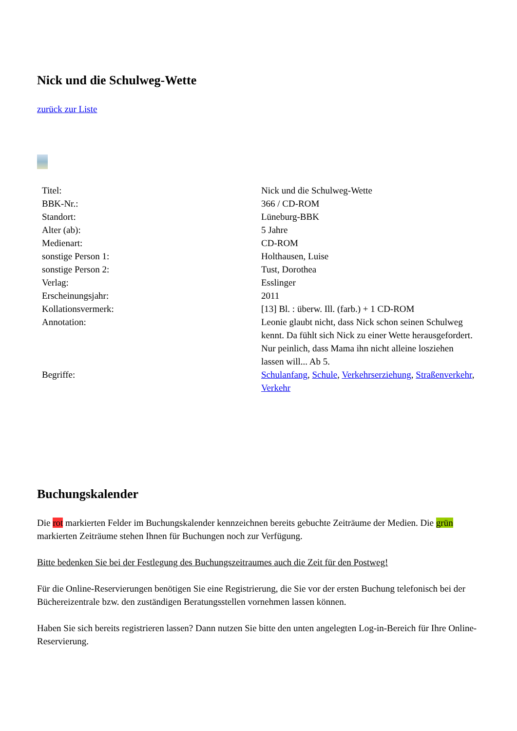Nick und die Schulweg-Wette
zurück zur Liste
| Titel: | Nick und die Schulweg-Wette |
| BBK-Nr.: | 366 / CD-ROM |
| Standort: | Lüneburg-BBK |
| Alter (ab): | 5 Jahre |
| Medienart: | CD-ROM |
| sonstige Person 1: | Holthausen, Luise |
| sonstige Person 2: | Tust, Dorothea |
| Verlag: | Esslinger |
| Erscheinungsjahr: | 2011 |
| Kollationsvermerk: | [13] Bl. : überw. Ill. (farb.) + 1 CD-ROM |
| Annotation: | Leonie glaubt nicht, dass Nick schon seinen Schulweg kennt. Da fühlt sich Nick zu einer Wette herausgefordert. Nur peinlich, dass Mama ihn nicht alleine losziehen lassen will... Ab 5. |
| Begriffe: | Schulanfang , Schule , Verkehrserziehung , Straßenverkehr , Verkehr |
Buchungskalender
Die rot markierten Felder im Buchungskalender kennzeichnen bereits gebuchte Zeiträume der Medien. Die grün markierten Zeiträume stehen Ihnen für Buchungen noch zur Verfügung.
Bitte bedenken Sie bei der Festlegung des Buchungszeitraumes auch die Zeit für den Postweg!
Für die Online-Reservierungen benötigen Sie eine Registrierung, die Sie vor der ersten Buchung telefonisch bei der Büchereizentrale bzw. den zuständigen Beratungsstellen vornehmen lassen können.
Haben Sie sich bereits registrieren lassen? Dann nutzen Sie bitte den unten angelegten Log-in-Bereich für Ihre Online-Reservierung.